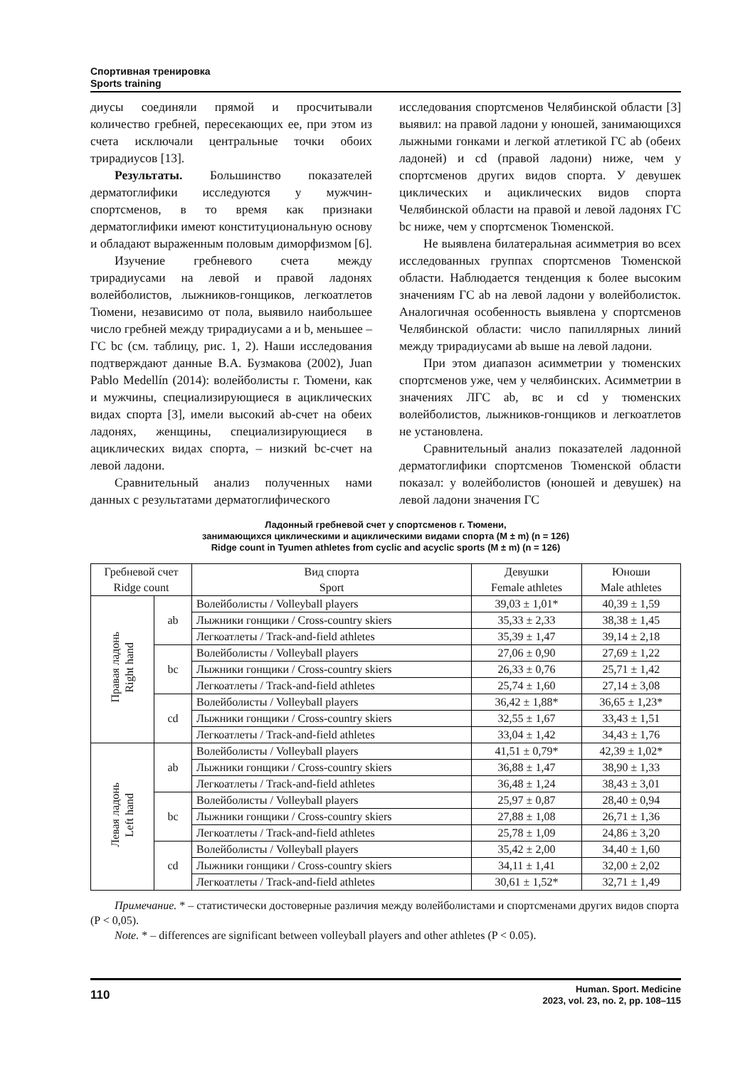Спортивная тренировка
Sports training
диусы соединяли прямой и просчитывали количество гребней, пересекающих ее, при этом из счета исключали центральные точки обоих трирадиусов [13].
Результаты. Большинство показателей дерматоглифики исследуются у мужчин-спортсменов, в то время как признаки дерматоглифики имеют конституциональную основу и обладают выраженным половым диморфизмом [6].
Изучение гребневого счета между трирадиусами на левой и правой ладонях волейболистов, лыжников-гонщиков, легкоатлетов Тюмени, независимо от пола, выявило наибольшее число гребней между трирадиусами a и b, меньшее – ГС bc (см. таблицу, рис. 1, 2). Наши исследования подтверждают данные В.А. Бузмакова (2002), Juan Pablo Medellín (2014): волейболисты г. Тюмени, как и мужчины, специализирующиеся в ациклических видах спорта [3], имели высокий ab-счет на обеих ладонях, женщины, специализирующиеся в ациклических видах спорта, – низкий bc-счет на левой ладони.
Сравнительный анализ полученных нами данных с результатами дерматоглифического
исследования спортсменов Челябинской области [3] выявил: на правой ладони у юношей, занимающихся лыжными гонками и легкой атлетикой ГС ab (обеих ладоней) и cd (правой ладони) ниже, чем у спортсменов других видов спорта. У девушек циклических и ациклических видов спорта Челябинской области на правой и левой ладонях ГС bc ниже, чем у спортсменок Тюменской.
Не выявлена билатеральная асимметрия во всех исследованных группах спортсменов Тюменской области. Наблюдается тенденция к более высоким значениям ГС ab на левой ладони у волейболисток. Аналогичная особенность выявлена у спортсменов Челябинской области: число папиллярных линий между трирадиусами ab выше на левой ладони.
При этом диапазон асимметрии у тюменских спортсменов уже, чем у челябинских. Асимметрии в значениях ЛГС ab, вс и cd у тюменских волейболистов, лыжников-гонщиков и легкоатлетов не установлена.
Сравнительный анализ показателей ладонной дерматоглифики спортсменов Тюменской области показал: у волейболистов (юношей и девушек) на левой ладони значения ГС
Ладонный гребневой счет у спортсменов г. Тюмени,
занимающихся циклическими и ациклическими видами спорта (M ± m) (n = 126)
Ridge count in Tyumen athletes from cyclic and acyclic sports (M ± m) (n = 126)
| Гребневой счет Ridge count | | Вид спорта Sport | Девушки Female athletes | Юноши Male athletes |
| --- | --- | --- | --- | --- |
| Правая ладонь Right hand | ab | Волейболисты / Volleyball players | 39,03 ± 1,01* | 40,39 ± 1,59 |
| | | Лыжники гонщики / Cross-country skiers | 35,33 ± 2,33 | 38,38 ± 1,45 |
| | | Легкоатлеты / Track-and-field athletes | 35,39 ± 1,47 | 39,14 ± 2,18 |
| | bc | Волейболисты / Volleyball players | 27,06 ± 0,90 | 27,69 ± 1,22 |
| | | Лыжники гонщики / Cross-country skiers | 26,33 ± 0,76 | 25,71 ± 1,42 |
| | | Легкоатлеты / Track-and-field athletes | 25,74 ± 1,60 | 27,14 ± 3,08 |
| | cd | Волейболисты / Volleyball players | 36,42 ± 1,88* | 36,65 ± 1,23* |
| | | Лыжники гонщики / Cross-country skiers | 32,55 ± 1,67 | 33,43 ± 1,51 |
| | | Легкоатлеты / Track-and-field athletes | 33,04 ± 1,42 | 34,43 ± 1,76 |
| Левая ладонь Left hand | ab | Волейболисты / Volleyball players | 41,51 ± 0,79* | 42,39 ± 1,02* |
| | | Лыжники гонщики / Cross-country skiers | 36,88 ± 1,47 | 38,90 ± 1,33 |
| | | Легкоатлеты / Track-and-field athletes | 36,48 ± 1,24 | 38,43 ± 3,01 |
| | bc | Волейболисты / Volleyball players | 25,97 ± 0,87 | 28,40 ± 0,94 |
| | | Лыжники гонщики / Cross-country skiers | 27,88 ± 1,08 | 26,71 ± 1,36 |
| | | Легкоатлеты / Track-and-field athletes | 25,78 ± 1,09 | 24,86 ± 3,20 |
| | cd | Волейболисты / Volleyball players | 35,42 ± 2,00 | 34,40 ± 1,60 |
| | | Лыжники гонщики / Cross-country skiers | 34,11 ± 1,41 | 32,00 ± 2,02 |
| | | Легкоатлеты / Track-and-field athletes | 30,61 ± 1,52* | 32,71 ± 1,49 |
Примечание. * – статистически достоверные различия между волейболистами и спортсменами других видов спорта (P < 0,05).
Note. * – differences are significant between volleyball players and other athletes (P < 0.05).
110
Human. Sport. Medicine
2023, vol. 23, no. 2, pp. 108–115